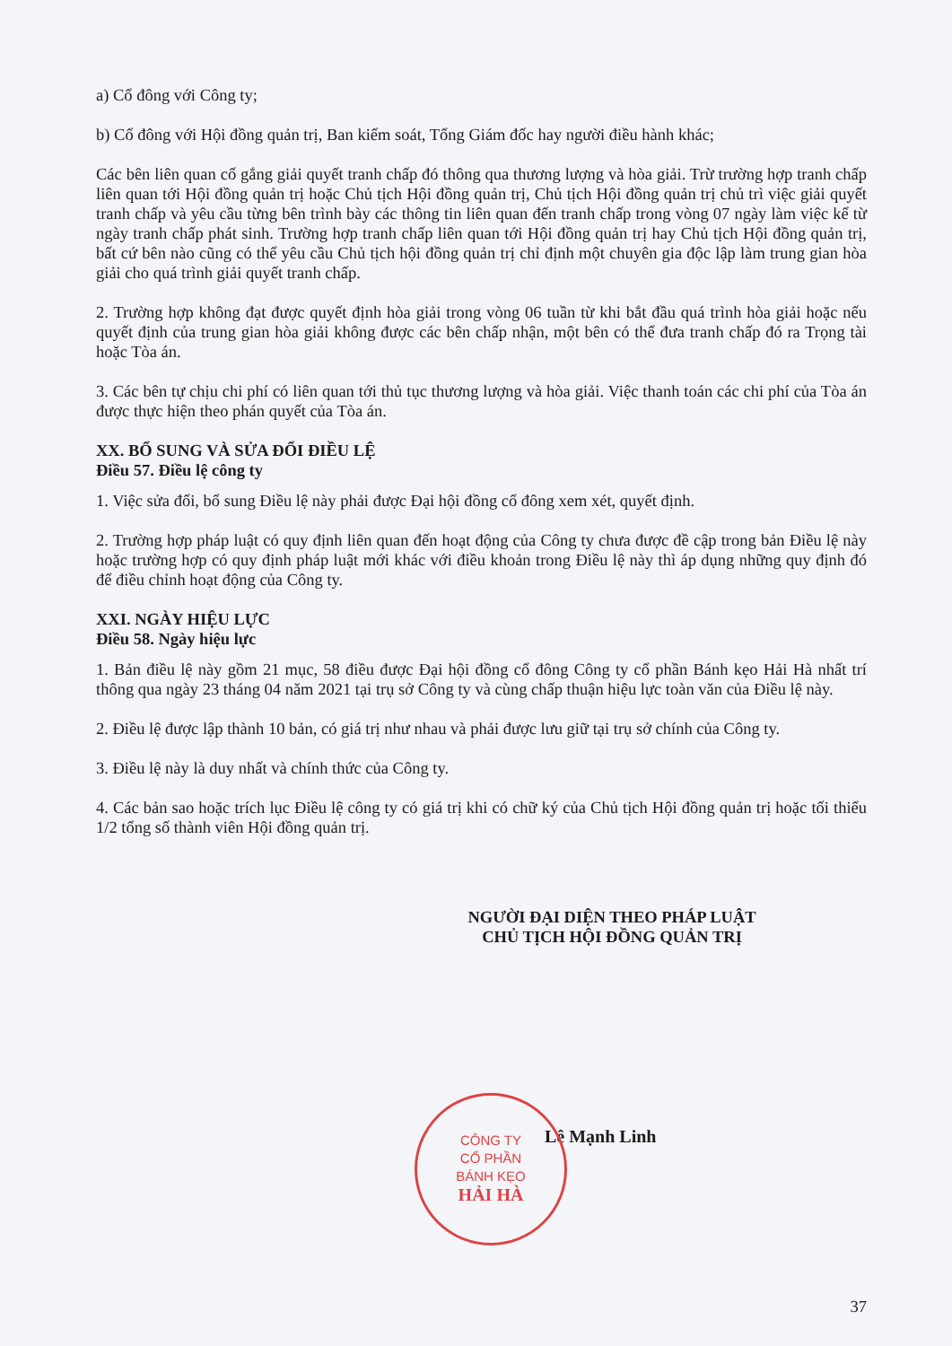a) Cổ đông với Công ty;
b) Cổ đông với Hội đồng quản trị, Ban kiểm soát, Tổng Giám đốc hay người điều hành khác;
Các bên liên quan cố gắng giải quyết tranh chấp đó thông qua thương lượng và hòa giải. Trừ trường hợp tranh chấp liên quan tới Hội đồng quản trị hoặc Chủ tịch Hội đồng quản trị, Chủ tịch Hội đồng quản trị chủ trì việc giải quyết tranh chấp và yêu cầu từng bên trình bày các thông tin liên quan đến tranh chấp trong vòng 07 ngày làm việc kể từ ngày tranh chấp phát sinh. Trường hợp tranh chấp liên quan tới Hội đồng quản trị hay Chủ tịch Hội đồng quản trị, bất cứ bên nào cũng có thể yêu cầu Chủ tịch hội đồng quản trị chỉ định một chuyên gia độc lập làm trung gian hòa giải cho quá trình giải quyết tranh chấp.
2. Trường hợp không đạt được quyết định hòa giải trong vòng 06 tuần từ khi bắt đầu quá trình hòa giải hoặc nếu quyết định của trung gian hòa giải không được các bên chấp nhận, một bên có thể đưa tranh chấp đó ra Trọng tài hoặc Tòa án.
3. Các bên tự chịu chi phí có liên quan tới thủ tục thương lượng và hòa giải. Việc thanh toán các chi phí của Tòa án được thực hiện theo phán quyết của Tòa án.
XX. BỔ SUNG VÀ SỬA ĐỔI ĐIỀU LỆ
Điều 57. Điều lệ công ty
1. Việc sửa đổi, bổ sung Điều lệ này phải được Đại hội đồng cổ đông xem xét, quyết định.
2. Trường hợp pháp luật có quy định liên quan đến hoạt động của Công ty chưa được đề cập trong bản Điều lệ này hoặc trường hợp có quy định pháp luật mới khác với điều khoản trong Điều lệ này thì áp dụng những quy định đó để điều chỉnh hoạt động của Công ty.
XXI. NGÀY HIỆU LỰC
Điều 58. Ngày hiệu lực
1. Bản điều lệ này gồm 21 mục, 58 điều được Đại hội đồng cổ đông Công ty cổ phần Bánh kẹo Hải Hà nhất trí thông qua ngày 23 tháng 04 năm 2021 tại trụ sở Công ty và cùng chấp thuận hiệu lực toàn văn của Điều lệ này.
2. Điều lệ được lập thành 10 bản, có giá trị như nhau và phải được lưu giữ tại trụ sở chính của Công ty.
3. Điều lệ này là duy nhất và chính thức của Công ty.
4. Các bản sao hoặc trích lục Điều lệ công ty có giá trị khi có chữ ký của Chủ tịch Hội đồng quản trị hoặc tối thiểu 1/2 tổng số thành viên Hội đồng quản trị.
NGƯỜI ĐẠI DIỆN THEO PHÁP LUẬT
CHỦ TỊCH HỘI ĐỒNG QUẢN TRỊ
CÔNG TY
CỔ PHẦN
BÁNH KẸO
HẢI HÀ
Lê Mạnh Linh
37